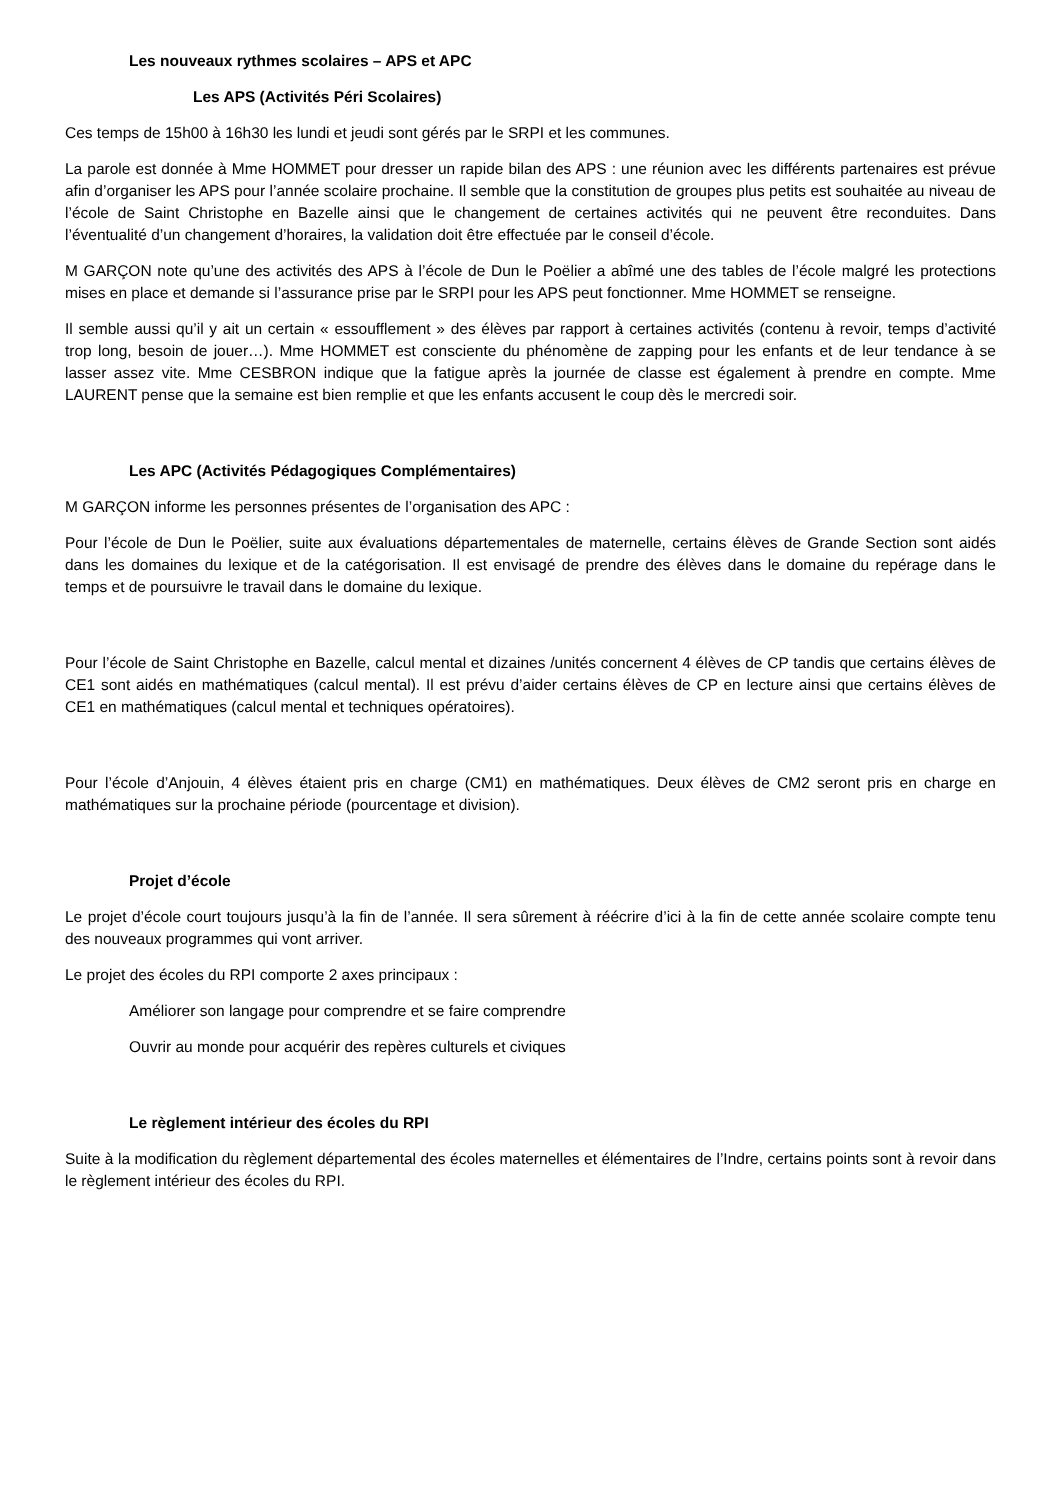Les nouveaux rythmes scolaires – APS et APC
Les APS (Activités Péri Scolaires)
Ces temps de 15h00 à 16h30 les lundi et jeudi sont gérés par le SRPI et les communes.
La parole est donnée à Mme HOMMET pour dresser un rapide bilan des APS : une réunion avec les différents partenaires est prévue afin d’organiser les APS pour l’année scolaire prochaine. Il semble que la constitution de groupes plus petits est souhaitée au niveau de l’école de Saint Christophe en Bazelle ainsi que le changement de certaines activités qui ne peuvent être reconduites. Dans l’éventualité d’un changement d’horaires, la validation doit être effectuée par le conseil d’école.
M GARÇON note qu’une des activités des APS à l’école de Dun le Poëlier a abîmé une des tables de l’école malgré les protections mises en place et demande si l’assurance prise par le SRPI pour les APS peut fonctionner. Mme HOMMET se renseigne.
Il semble aussi qu’il y ait un certain « essoufflement » des élèves par rapport à certaines activités (contenu à revoir, temps d’activité trop long, besoin de jouer…). Mme HOMMET est consciente du phénomène de zapping pour les enfants et de leur tendance à se lasser assez vite. Mme CESBRON indique que la fatigue après la journée de classe est également à prendre en compte. Mme LAURENT pense que la semaine est bien remplie et que les enfants accusent le coup dès le mercredi soir.
Les APC (Activités Pédagogiques Complémentaires)
M GARÇON informe les personnes présentes de l’organisation des APC :
Pour l’école de Dun le Poëlier, suite aux évaluations départementales de maternelle, certains élèves de Grande Section sont aidés dans les domaines du lexique et de la catégorisation. Il est envisagé de prendre des élèves dans le domaine du repérage dans le temps et de poursuivre le travail dans le domaine du lexique.
Pour l’école de Saint Christophe en Bazelle, calcul mental et dizaines /unités concernent 4 élèves de CP tandis que certains élèves de CE1 sont aidés en mathématiques (calcul mental). Il est prévu d’aider certains élèves de CP en lecture ainsi que certains élèves de CE1 en mathématiques (calcul mental et techniques opératoires).
Pour l’école d’Anjouin, 4 élèves étaient pris en charge (CM1) en mathématiques. Deux élèves de CM2 seront pris en charge en mathématiques sur la prochaine période (pourcentage et division).
Projet d’école
Le projet d’école court toujours jusqu’à la fin de l’année. Il sera sûrement à réécrire d’ici à la fin de cette année scolaire compte tenu des nouveaux programmes qui vont arriver.
Le projet des écoles du RPI comporte 2 axes principaux :
Améliorer son langage pour comprendre et se faire comprendre
Ouvrir au monde pour acquérir des repères culturels et civiques
Le règlement intérieur des écoles du RPI
Suite à la modification du règlement départemental des écoles maternelles et élémentaires de l’Indre, certains points sont à revoir dans le règlement intérieur des écoles du RPI.